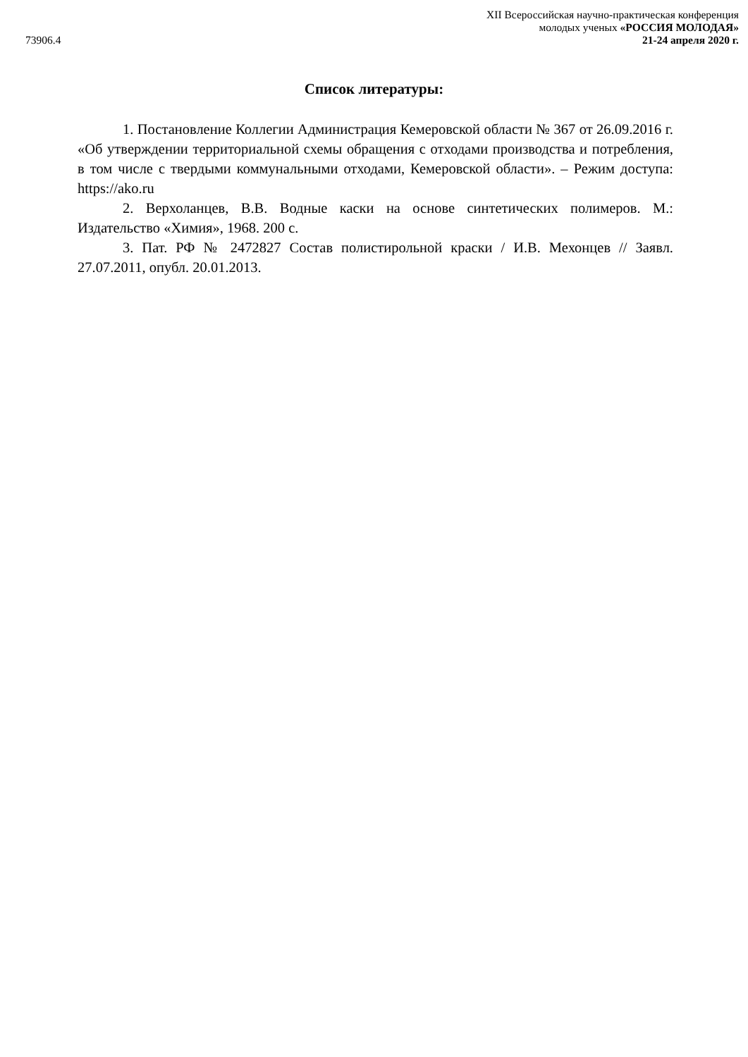73906.4
XII Всероссийская научно-практическая конференция
молодых ученых «РОССИЯ МОЛОДАЯ»
21-24 апреля 2020 г.
Список литературы:
1. Постановление Коллегии Администрация Кемеровской области № 367 от 26.09.2016 г. «Об утверждении территориальной схемы обращения с отходами производства и потребления, в том числе с твердыми коммунальными отходами, Кемеровской области». – Режим доступа: https://ako.ru
2. Верхоланцев, В.В. Водные каски на основе синтетических полимеров. М.: Издательство «Химия», 1968. 200 с.
3. Пат. РФ № 2472827 Состав полистирольной краски / И.В. Мехонцев // Заявл. 27.07.2011, опубл. 20.01.2013.